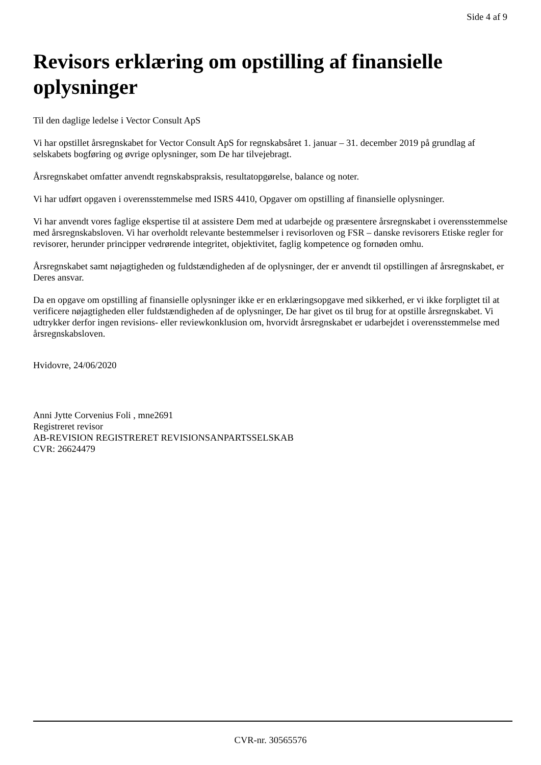Side 4 af 9
Revisors erklæring om opstilling af finansielle oplysninger
Til den daglige ledelse i Vector Consult ApS
Vi har opstillet årsregnskabet for Vector Consult ApS for regnskabsåret 1. januar – 31. december 2019 på grundlag af selskabets bogføring og øvrige oplysninger, som De har tilvejebragt.
Årsregnskabet omfatter anvendt regnskabspraksis, resultatopgørelse, balance og noter.
Vi har udført opgaven i overensstemmelse med ISRS 4410, Opgaver om opstilling af finansielle oplysninger.
Vi har anvendt vores faglige ekspertise til at assistere Dem med at udarbejde og præsentere årsregnskabet i overensstemmelse med årsregnskabsloven. Vi har overholdt relevante bestemmelser i revisorloven og FSR – danske revisorers Etiske regler for revisorer, herunder principper vedrørende integritet, objektivitet, faglig kompetence og fornøden omhu.
Årsregnskabet samt nøjagtigheden og fuldstændigheden af de oplysninger, der er anvendt til opstillingen af årsregnskabet, er Deres ansvar.
Da en opgave om opstilling af finansielle oplysninger ikke er en erklæringsopgave med sikkerhed, er vi ikke forpligtet til at verificere nøjagtigheden eller fuldstændigheden af de oplysninger, De har givet os til brug for at opstille årsregnskabet. Vi udtrykker derfor ingen revisions- eller reviewkonklusion om, hvorvidt årsregnskabet er udarbejdet i overensstemmelse med årsregnskabsloven.
Hvidovre, 24/06/2020
Anni Jytte Corvenius Foli , mne2691
Registreret revisor
AB-REVISION REGISTRERET REVISIONSANPARTSSELSKAB
CVR: 26624479
CVR-nr. 30565576